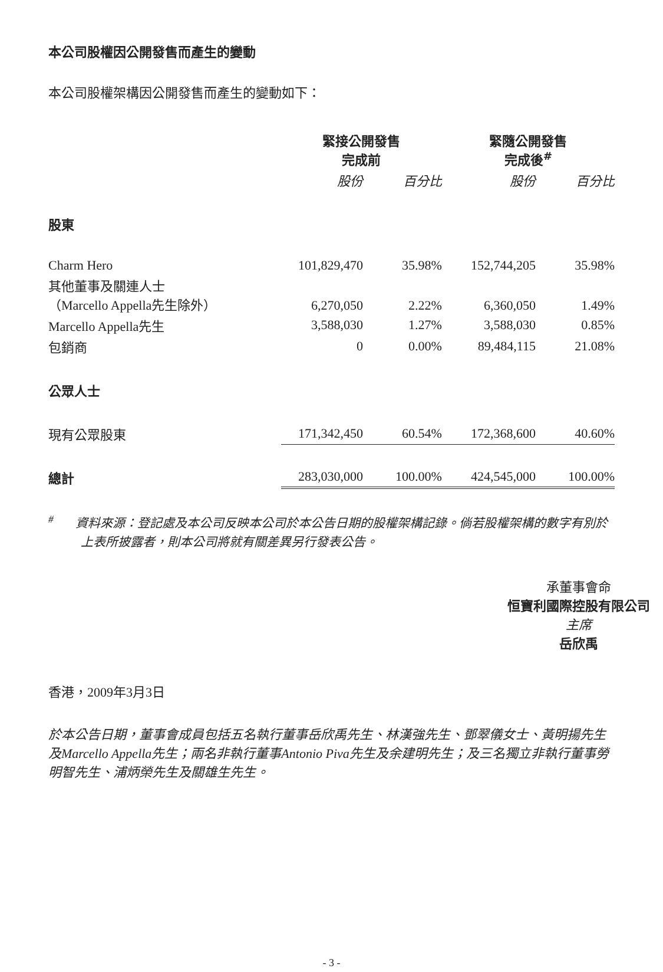本公司股權因公開發售而產生的變動
本公司股權架構因公開發售而產生的變動如下：
| | 緊接公開發售 完成前 | | 緊隨公開發售 完成後<sup>#</sup> | |
| --- | --- | --- | --- | --- |
| | 股份 | 百分比 | 股份 | 百分比 |
| 股東 | | | | |
| Charm Hero | 101,829,470 | 35.98% | 152,744,205 | 35.98% |
| 其他董事及關連人士 （Marcello Appella先生除外） | 6,270,050 | 2.22% | 6,360,050 | 1.49% |
| Marcello Appella先生 | 3,588,030 | 1.27% | 3,588,030 | 0.85% |
| 包銷商 | 0 | 0.00% | 89,484,115 | 21.08% |
| 公眾人士 | | | | |
| 現有公眾股東 | 171,342,450 | 60.54% | 172,368,600 | 40.60% |
| 總計 | 283,030,000 | 100.00% | 424,545,000 | 100.00% |
<sup>#</sup> 資料來源：登記處及本公司反映本公司於本公告日期的股權架構記錄。倘若股權架構的數字有別於上表所披露者，則本公司將就有關差異另行發表公告。
承董事會命
恒寶利國際控股有限公司
主席
岳欣禹
香港，2009年3月3日
於本公告日期，董事會成員包括五名執行董事岳欣禹先生、林漢強先生、鄧翠儀女士、黃明揚先生及Marcello Appella先生；兩名非執行董事Antonio Piva先生及余建明先生；及三名獨立非執行董事勞明智先生、浦炳榮先生及關雄生先生。
- 3 -